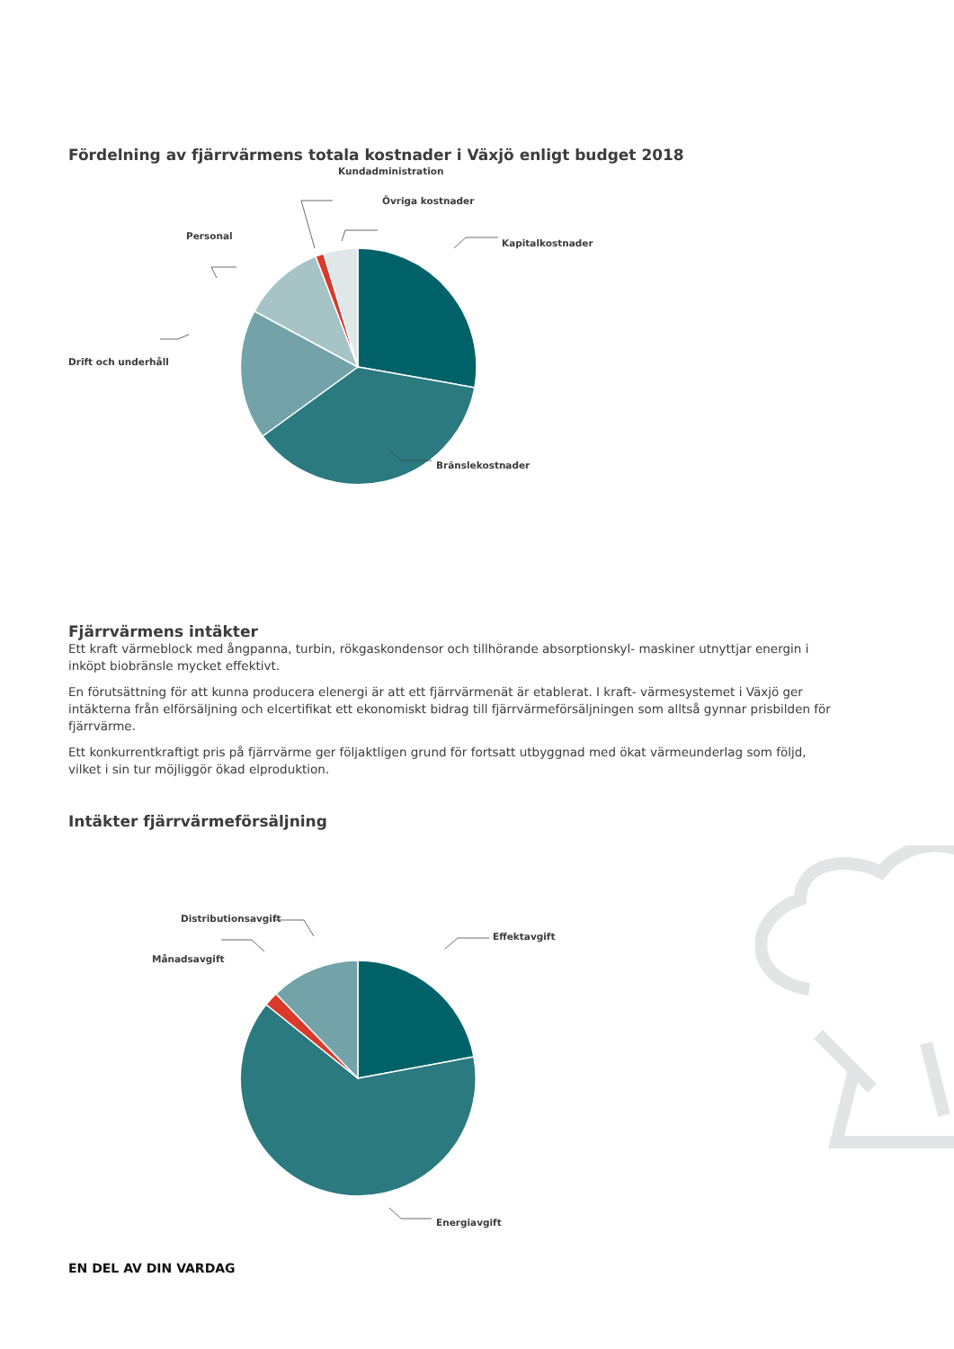Fördelning av fjärrvärmens totala kostnader i Växjö enligt budget 2018
Kundadministration
Övriga kostnader
Personal
Kapitalkostnader
Drift och underhåll
Bränslekostnader
Fjärrvärmens intäkter
Ett kraft värmeblock med ångpanna, turbin, rökgaskondensor och tillhörande absorptionskyl- maskiner utnyttjar energin i inköpt biobränsle mycket effektivt.
En förutsättning för att kunna producera elenergi är att ett fjärrvärmenät är etablerat. I kraft- värmesystemet i Växjö ger intäkterna från elförsäljning och elcertifikat ett ekonomiskt bidrag till fjärrvärmeförsäljningen som alltså gynnar prisbilden för fjärrvärme.
Ett konkurrentkraftigt pris på fjärrvärme ger följaktligen grund för fortsatt utbyggnad med ökat värmeunderlag som följd, vilket i sin tur möjliggör ökad elproduktion.
Intäkter fjärrvärmeförsäljning
Distributionsavgift
Månadsavgift
Effektavgift
Energiavgift
EN DEL AV DIN VARDAG